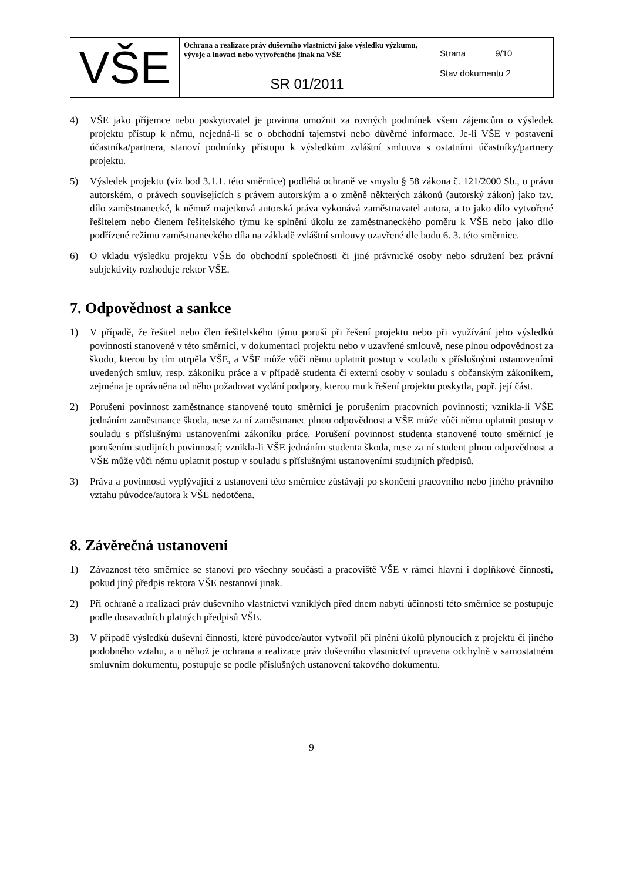| VŠE | Ochrana a realizace práv duševního vlastnictví jako výsledku výzkumu, vývoje a inovací nebo vytvořeného jinak na VŠE SR 01/2011 | Strana 9/10 Stav dokumentu 2 |
4) VŠE jako příjemce nebo poskytovatel je povinna umožnit za rovných podmínek všem zájemcům o výsledek projektu přístup k němu, nejedná-li se o obchodní tajemství nebo důvěrné informace. Je-li VŠE v postavení účastníka/partnera, stanoví podmínky přístupu k výsledkům zvláštní smlouva s ostatními účastníky/partnery projektu.
5) Výsledek projektu (viz bod 3.1.1. této směrnice) podléhá ochraně ve smyslu § 58 zákona č. 121/2000 Sb., o právu autorském, o právech souvisejících s právem autorským a o změně některých zákonů (autorský zákon) jako tzv. dílo zaměstnanecké, k němuž majetková autorská práva vykonává zaměstnavatel autora, a to jako dílo vytvořené řešitelem nebo členem řešitelského týmu ke splnění úkolu ze zaměstnaneckého poměru k VŠE nebo jako dílo podřízené režimu zaměstnaneckého díla na základě zvláštní smlouvy uzavřené dle bodu 6. 3. této směrnice.
6) O vkladu výsledku projektu VŠE do obchodní společnosti či jiné právnické osoby nebo sdružení bez právní subjektivity rozhoduje rektor VŠE.
7. Odpovědnost a sankce
1) V případě, že řešitel nebo člen řešitelského týmu poruší při řešení projektu nebo při využívání jeho výsledků povinnosti stanovené v této směrnici, v dokumentaci projektu nebo v uzavřené smlouvě, nese plnou odpovědnost za škodu, kterou by tím utrpěla VŠE, a VŠE může vůči němu uplatnit postup v souladu s příslušnými ustanoveními uvedených smluv, resp. zákoníku práce a v případě studenta či externí osoby v souladu s občanským zákoníkem, zejména je oprávněna od něho požadovat vydání podpory, kterou mu k řešení projektu poskytla, popř. její část.
2) Porušení povinnost zaměstnance stanovené touto směrnicí je porušením pracovních povinností; vznikla-li VŠE jednáním zaměstnance škoda, nese za ní zaměstnanec plnou odpovědnost a VŠE může vůči němu uplatnit postup v souladu s příslušnými ustanoveními zákoníku práce. Porušení povinnost studenta stanovené touto směrnicí je porušením studijních povinností; vznikla-li VŠE jednáním studenta škoda, nese za ní student plnou odpovědnost a VŠE může vůči němu uplatnit postup v souladu s příslušnými ustanoveními studijních předpisů.
3) Práva a povinnosti vyplývající z ustanovení této směrnice zůstávají po skončení pracovního nebo jiného právního vztahu původce/autora k VŠE nedotčena.
8. Závěrečná ustanovení
1) Závaznost této směrnice se stanoví pro všechny součásti a pracoviště VŠE v rámci hlavní i doplňkové činnosti, pokud jiný předpis rektora VŠE nestanoví jinak.
2) Při ochraně a realizaci práv duševního vlastnictví vzniklých před dnem nabytí účinnosti této směrnice se postupuje podle dosavadních platných předpisů VŠE.
3) V případě výsledků duševní činnosti, které původce/autor vytvořil při plnění úkolů plynoucích z projektu či jiného podobného vztahu, a u něhož je ochrana a realizace práv duševního vlastnictví upravena odchylně v samostatném smluvním dokumentu, postupuje se podle příslušných ustanovení takového dokumentu.
9